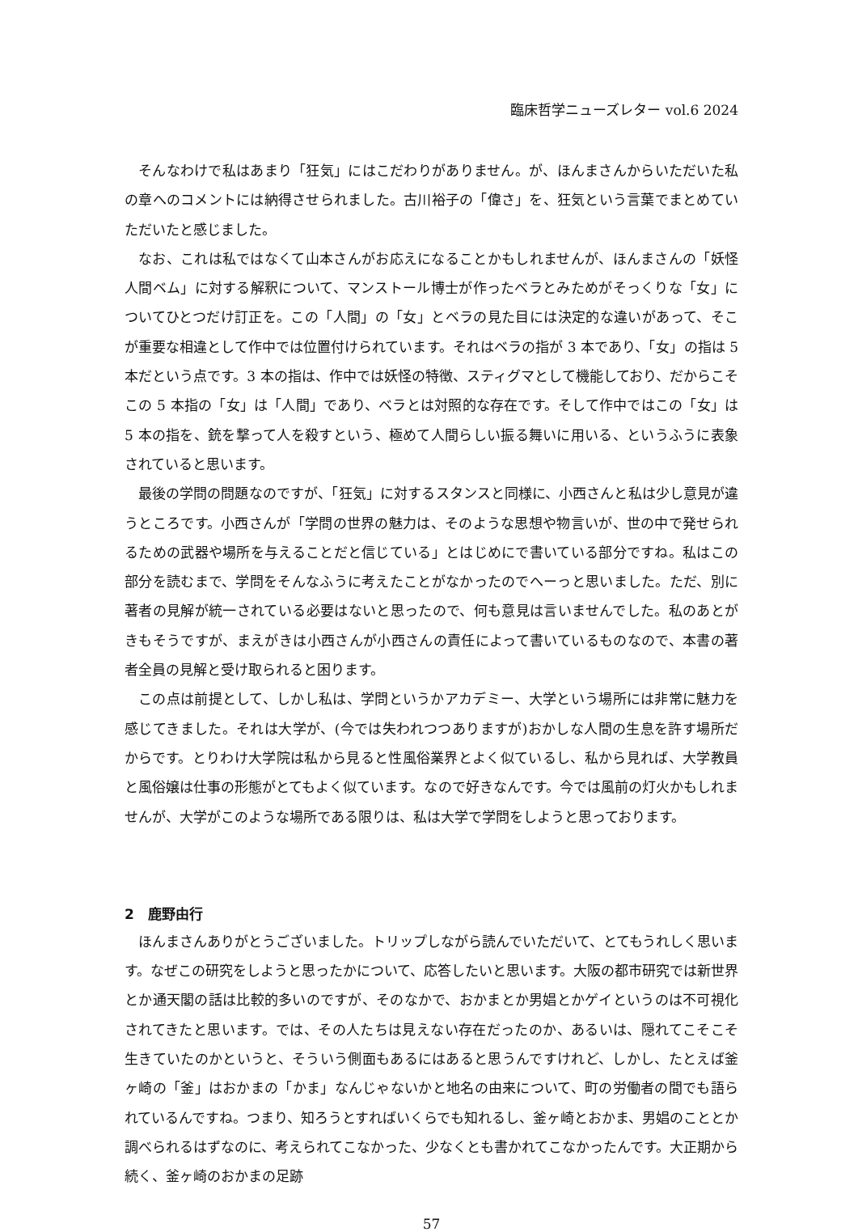臨床哲学ニューズレター vol.6 2024
そんなわけで私はあまり「狂気」にはこだわりがありません。が、ほんまさんからいただいた私の章へのコメントには納得させられました。古川裕子の「偉さ」を、狂気という言葉でまとめていただいたと感じました。
なお、これは私ではなくて山本さんがお応えになることかもしれませんが、ほんまさんの「妖怪人間ベム」に対する解釈について、マンストール博士が作ったベラとみためがそっくりな「女」についてひとつだけ訂正を。この「人間」の「女」とベラの見た目には決定的な違いがあって、そこが重要な相違として作中では位置付けられています。それはベラの指が 3 本であり、「女」の指は 5 本だという点です。3 本の指は、作中では妖怪の特徴、スティグマとして機能しており、だからこそこの 5 本指の「女」は「人間」であり、ベラとは対照的な存在です。そして作中ではこの「女」は 5 本の指を、銃を撃って人を殺すという、極めて人間らしい振る舞いに用いる、というふうに表象されていると思います。
最後の学問の問題なのですが、「狂気」に対するスタンスと同様に、小西さんと私は少し意見が違うところです。小西さんが「学問の世界の魅力は、そのような思想や物言いが、世の中で発せられるための武器や場所を与えることだと信じている」とはじめにで書いている部分ですね。私はこの部分を読むまで、学問をそんなふうに考えたことがなかったのでへーっと思いました。ただ、別に著者の見解が統一されている必要はないと思ったので、何も意見は言いませんでした。私のあとがきもそうですが、まえがきは小西さんが小西さんの責任によって書いているものなので、本書の著者全員の見解と受け取られると困ります。
この点は前提として、しかし私は、学問というかアカデミー、大学という場所には非常に魅力を感じてきました。それは大学が、(今では失われつつありますが)おかしな人間の生息を許す場所だからです。とりわけ大学院は私から見ると性風俗業界とよく似ているし、私から見れば、大学教員と風俗嬢は仕事の形態がとてもよく似ています。なので好きなんです。今では風前の灯火かもしれませんが、大学がこのような場所である限りは、私は大学で学問をしようと思っております。
2　鹿野由行
ほんまさんありがとうございました。トリップしながら読んでいただいて、とてもうれしく思います。なぜこの研究をしようと思ったかについて、応答したいと思います。大阪の都市研究では新世界とか通天閣の話は比較的多いのですが、そのなかで、おかまとか男娼とかゲイというのは不可視化されてきたと思います。では、その人たちは見えない存在だったのか、あるいは、隠れてこそこそ生きていたのかというと、そういう側面もあるにはあると思うんですけれど、しかし、たとえば釜ヶ崎の「釜」はおかまの「かま」なんじゃないかと地名の由来について、町の労働者の間でも語られているんですね。つまり、知ろうとすればいくらでも知れるし、釜ヶ崎とおかま、男娼のこととか調べられるはずなのに、考えられてこなかった、少なくとも書かれてこなかったんです。大正期から続く、釜ヶ崎のおかまの足跡
57